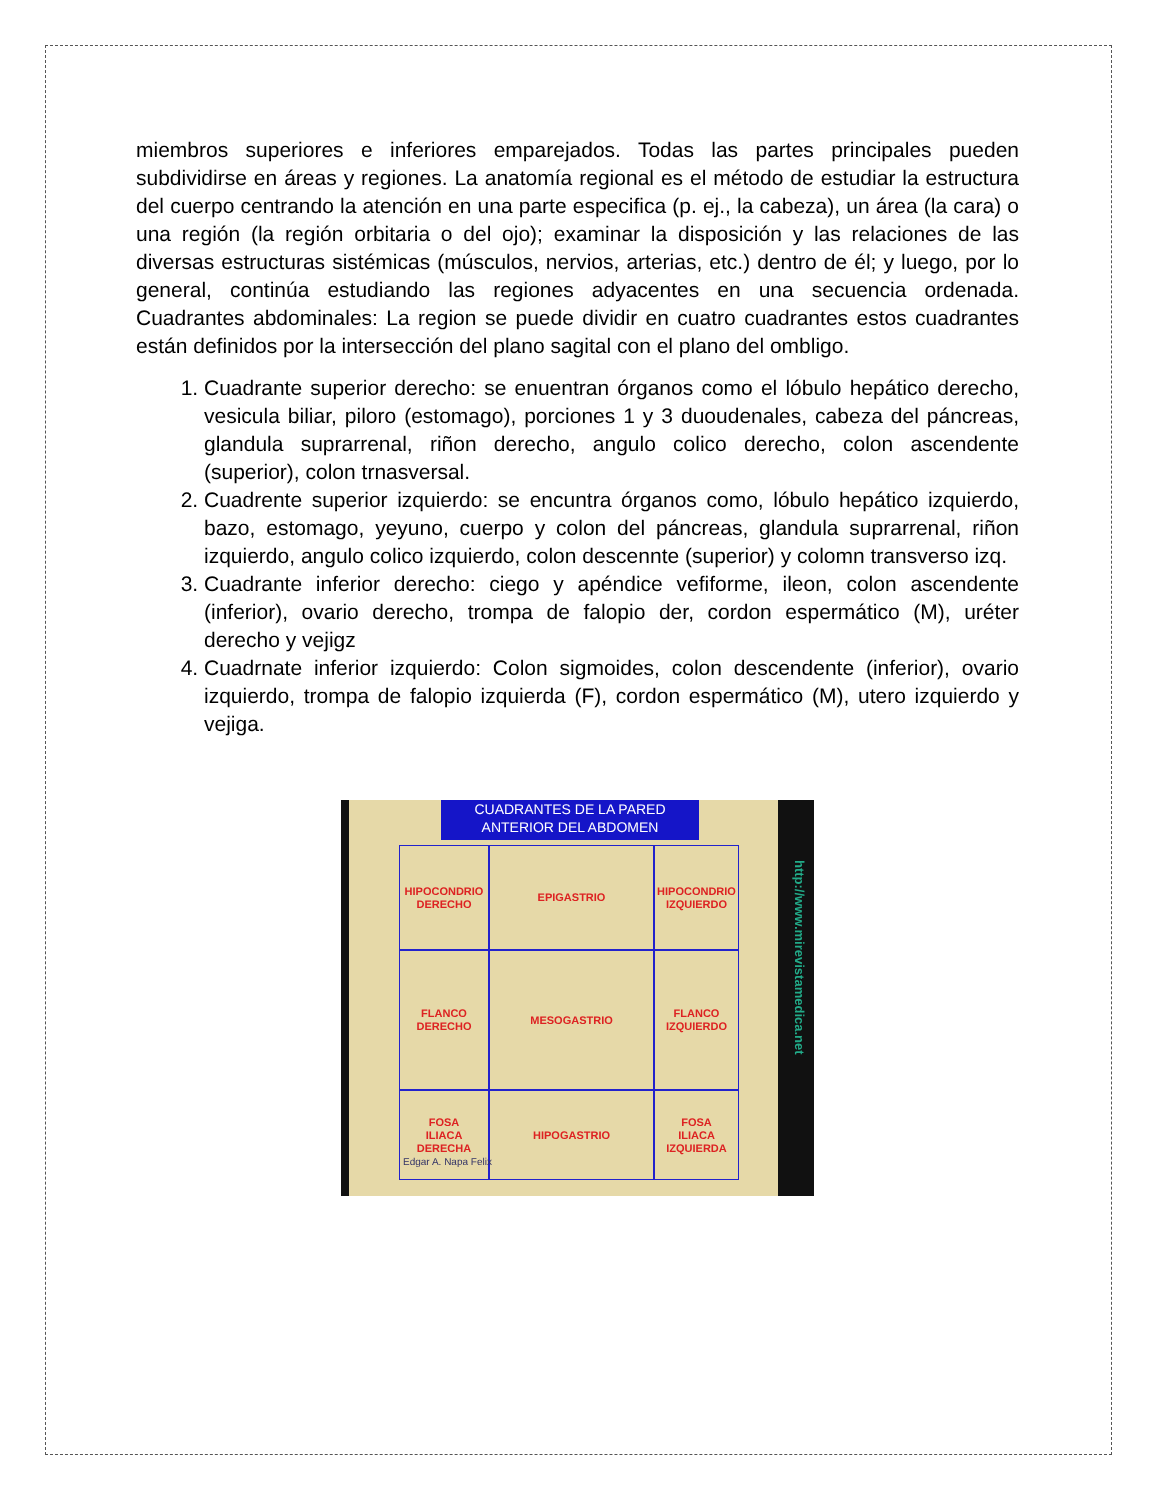miembros superiores e inferiores emparejados. Todas las partes principales pueden subdividirse en áreas y regiones. La anatomía regional es el método de estudiar la estructura del cuerpo centrando la atención en una parte especifica (p. ej., la cabeza), un área (la cara) o una región (la región orbitaria o del ojo); examinar la disposición y las relaciones de las diversas estructuras sistémicas (músculos, nervios, arterias, etc.) dentro de él; y luego, por lo general, continúa estudiando las regiones adyacentes en una secuencia ordenada. Cuadrantes abdominales: La region se puede dividir en cuatro cuadrantes estos cuadrantes están definidos por la intersección del plano sagital con el plano del ombligo.
1. Cuadrante superior derecho: se enuentran órganos como el lóbulo hepático derecho, vesicula biliar, piloro (estomago), porciones 1 y 3 duoudenales, cabeza del páncreas, glandula suprarrenal, riñon derecho, angulo colico derecho, colon ascendente (superior), colon trnasversal.
2. Cuadrente superior izquierdo: se encuntra órganos como, lóbulo hepático izquierdo, bazo, estomago, yeyuno, cuerpo y colon del páncreas, glandula suprarrenal, riñon izquierdo, angulo colico izquierdo, colon descennte (superior) y colomn transverso izq.
3. Cuadrante inferior derecho: ciego y apéndice vefiforme, ileon, colon ascendente (inferior), ovario derecho, trompa de falopio der, cordon espermático (M), uréter derecho y vejigz
4. Cuadrnate inferior izquierdo: Colon sigmoides, colon descendente (inferior), ovario izquierdo, trompa de falopio izquierda (F), cordon espermático (M), utero izquierdo y vejiga.
CUADRANTES DE LA PARED
ANTERIOR DEL ABDOMEN
HIPOCONDRIO
DERECHO
EPIGASTRIO
HIPOCONDRIO
IZQUIERDO
FLANCO
DERECHO
MESOGASTRIO
FLANCO
IZQUIERDO
FOSA
ILIACA
DERECHA
HIPOGASTRIO
FOSA
ILIACA
IZQUIERDA
Edgar A. Napa Felix
http://www.mirevistamedica.net